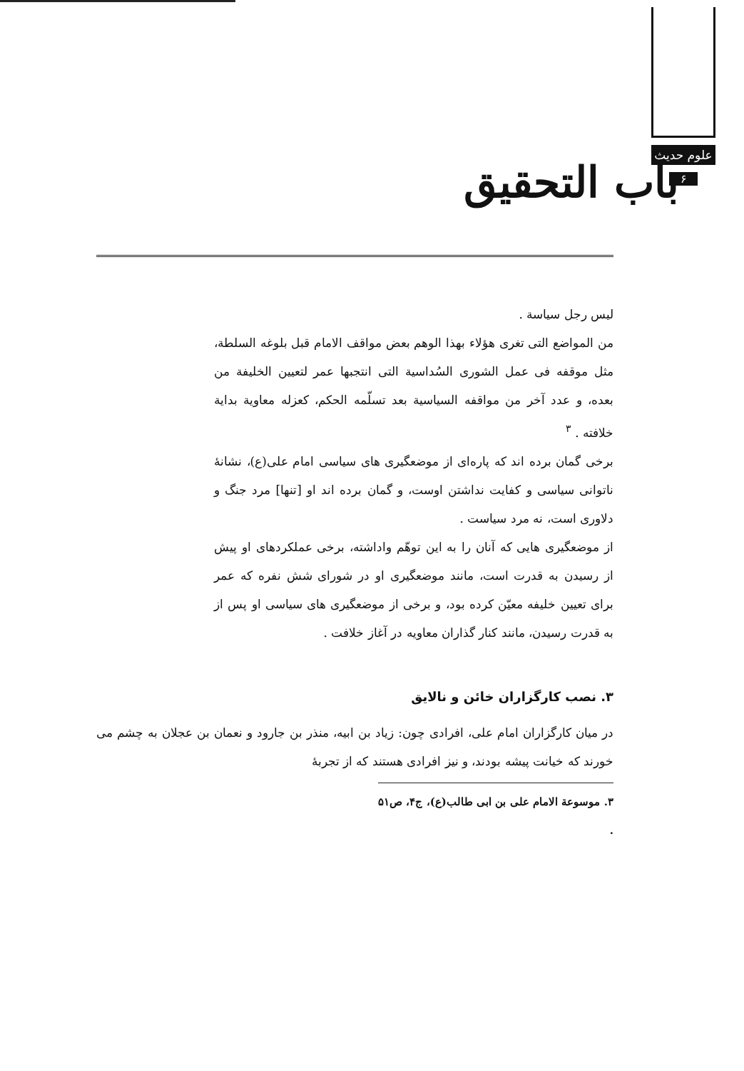علوم حدیث
۶
باب التحقیق
لیس رجل سیاسة .
من المواضع التی تغری هؤلاء بهذا الوهم بعض مواقف الامام قبل بلوغه السلطة، مثل موقفه فی عمل الشوری السُداسیة التی انتجبها عمر لتعیین الخلیفة من بعده، و عدد آخر من مواقفه السیاسیة بعد تسلّمه الحکم، کعزله معاویة بدایة خلافته . <sup>۳</sup>
برخی گمان برده اند که پاره‌ای از موضعگیری های سیاسی امام علی(ع)، نشانهٔ ناتوانی سیاسی و کفایت نداشتن اوست، و گمان برده اند او [تنها] مرد جنگ و دلاوری است، نه مرد سیاست .
از موضعگیری هایی که آنان را به این توهّم واداشته، برخی عملکردهای او پیش از رسیدن به قدرت است، مانند موضعگیری او در شورای شش نفره که عمر برای تعیین خلیفه معیّن کرده بود، و برخی از موضعگیری های سیاسی او پس از به قدرت رسیدن، مانند کنار گذاران معاویه در آغاز خلافت .
۳. نصب کارگزاران خائن و نالایق
در میان کارگزاران امام علی، افرادی چون: زیاد بن ابیه، منذر بن جارود و نعمان بن عجلان به چشم می خورند که خیانت پیشه بودند، و نیز افرادی هستند که از تجربهٔ
۳. موسوعة الامام علی بن ابی طالب(ع)، ج۴، ص۵۱ .